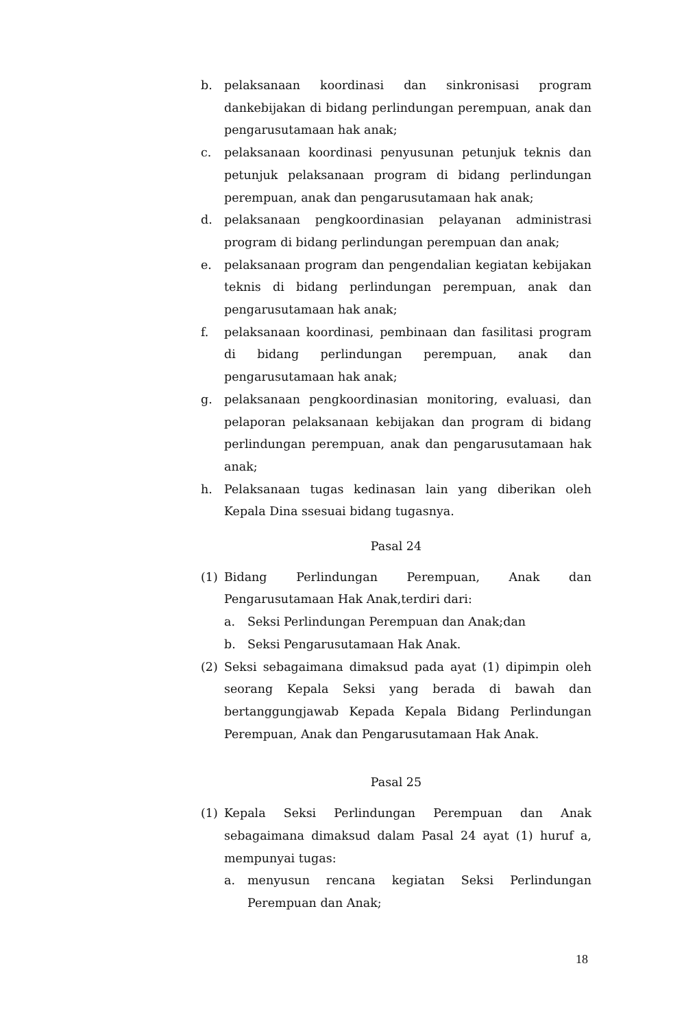b. pelaksanaan koordinasi dan sinkronisasi program dankebijakan di bidang perlindungan perempuan, anak dan pengarusutamaan hak anak;
c. pelaksanaan koordinasi penyusunan petunjuk teknis dan petunjuk pelaksanaan program di bidang perlindungan perempuan, anak dan pengarusutamaan hak anak;
d. pelaksanaan pengkoordinasian pelayanan administrasi program di bidang perlindungan perempuan dan anak;
e. pelaksanaan program dan pengendalian kegiatan kebijakan teknis di bidang perlindungan perempuan, anak dan pengarusutamaan hak anak;
f. pelaksanaan koordinasi, pembinaan dan fasilitasi program di bidang perlindungan perempuan, anak dan pengarusutamaan hak anak;
g. pelaksanaan pengkoordinasian monitoring, evaluasi, dan pelaporan pelaksanaan kebijakan dan program di bidang perlindungan perempuan, anak dan pengarusutamaan hak anak;
h. Pelaksanaan tugas kedinasan lain yang diberikan oleh Kepala Dina ssesuai bidang tugasnya.
Pasal 24
(1) Bidang Perlindungan Perempuan, Anak dan Pengarusutamaan Hak Anak,terdiri dari:
a. Seksi Perlindungan Perempuan dan Anak;dan
b. Seksi Pengarusutamaan Hak Anak.
(2) Seksi sebagaimana dimaksud pada ayat (1) dipimpin oleh seorang Kepala Seksi yang berada di bawah dan bertanggungjawab Kepada Kepala Bidang Perlindungan Perempuan, Anak dan Pengarusutamaan Hak Anak.
Pasal 25
(1) Kepala Seksi Perlindungan Perempuan dan Anak sebagaimana dimaksud dalam Pasal 24 ayat (1) huruf a, mempunyai tugas:
a. menyusun rencana kegiatan Seksi Perlindungan Perempuan dan Anak;
18